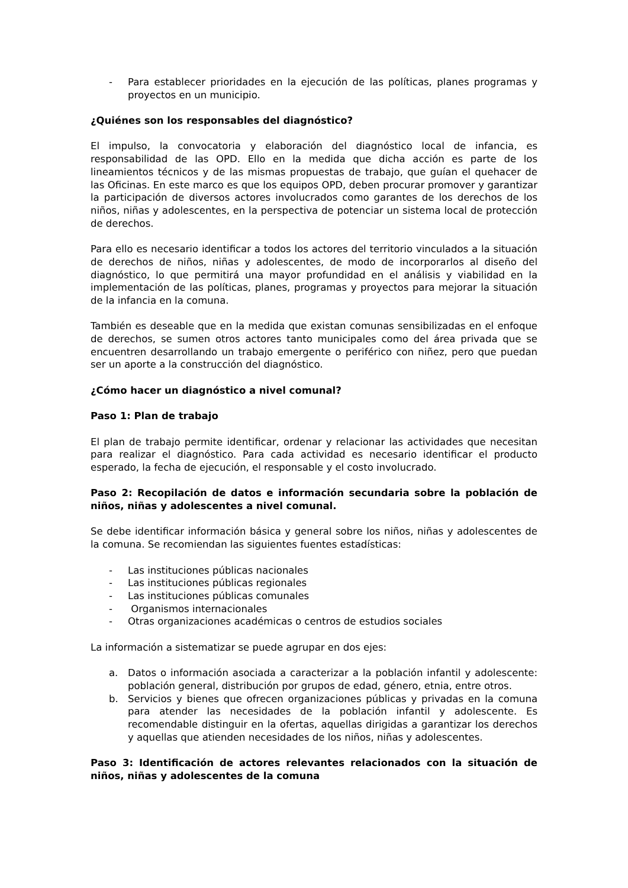- Para establecer prioridades en la ejecución de las políticas, planes programas y proyectos en un municipio.
¿Quiénes son los responsables del diagnóstico?
El impulso, la convocatoria y elaboración del diagnóstico local de infancia, es responsabilidad de las OPD. Ello en la medida que dicha acción es parte de los lineamientos técnicos y de las mismas propuestas de trabajo, que guían el quehacer de las Oficinas. En este marco es que los equipos OPD, deben procurar promover y garantizar la participación de diversos actores involucrados como garantes de los derechos de los niños, niñas y adolescentes, en la perspectiva de potenciar un sistema local de protección de derechos.
Para ello es necesario identificar a todos los actores del territorio vinculados a la situación de derechos de niños, niñas y adolescentes, de modo de incorporarlos al diseño del diagnóstico, lo que permitirá una mayor profundidad en el análisis y viabilidad en la implementación de las políticas, planes, programas y proyectos para mejorar la situación de la infancia en la comuna.
También es deseable que en la medida que existan comunas sensibilizadas en el enfoque de derechos, se sumen otros actores tanto municipales como del área privada que se encuentren desarrollando un trabajo emergente o periférico con niñez, pero que puedan ser un aporte a la construcción del diagnóstico.
¿Cómo hacer un diagnóstico a nivel comunal?
Paso 1: Plan de trabajo
El plan de trabajo permite identificar, ordenar y relacionar las actividades que necesitan para realizar el diagnóstico. Para cada actividad es necesario identificar el producto esperado, la fecha de ejecución, el responsable y el costo involucrado.
Paso 2: Recopilación de datos e información secundaria sobre la población de niños, niñas y adolescentes a nivel comunal.
Se debe identificar información básica y general sobre los niños, niñas y adolescentes de la comuna. Se recomiendan las siguientes fuentes estadísticas:
- Las instituciones públicas nacionales
- Las instituciones públicas regionales
- Las instituciones públicas comunales
- Organismos internacionales
- Otras organizaciones académicas o centros de estudios sociales
La información a sistematizar se puede agrupar en dos ejes:
a. Datos o información asociada a caracterizar a la población infantil y adolescente: población general, distribución por grupos de edad, género, etnia, entre otros.
b. Servicios y bienes que ofrecen organizaciones públicas y privadas en la comuna para atender las necesidades de la población infantil y adolescente. Es recomendable distinguir en la ofertas, aquellas dirigidas a garantizar los derechos y aquellas que atienden necesidades de los niños, niñas y adolescentes.
Paso 3: Identificación de actores relevantes relacionados con la situación de niños, niñas y adolescentes de la comuna